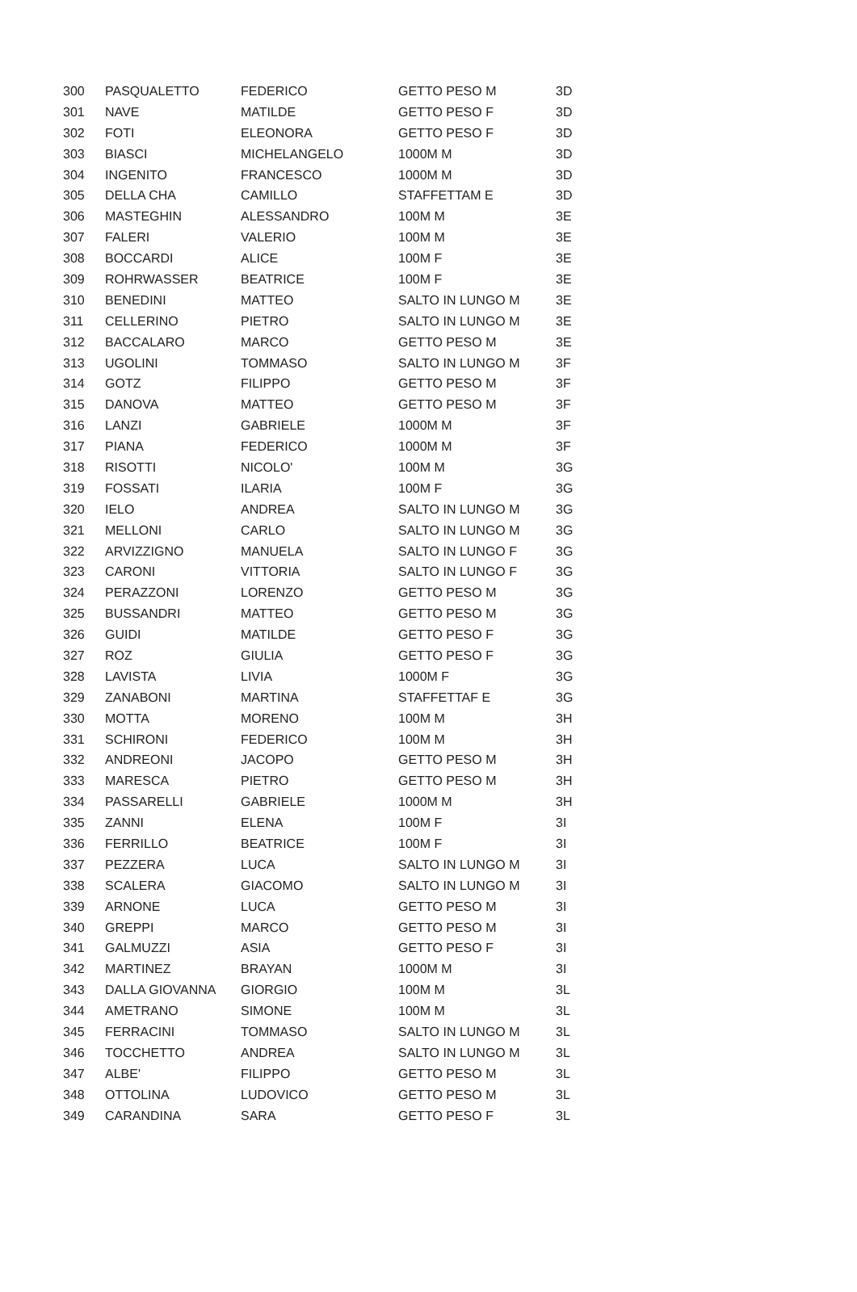| 300 | PASQUALETTO | FEDERICO | GETTO PESO M | 3D |
| 301 | NAVE | MATILDE | GETTO PESO F | 3D |
| 302 | FOTI | ELEONORA | GETTO PESO F | 3D |
| 303 | BIASCI | MICHELANGELO | 1000M M | 3D |
| 304 | INGENITO | FRANCESCO | 1000M M | 3D |
| 305 | DELLA CHA | CAMILLO | STAFFETTAM E | 3D |
| 306 | MASTEGHIN | ALESSANDRO | 100M M | 3E |
| 307 | FALERI | VALERIO | 100M M | 3E |
| 308 | BOCCARDI | ALICE | 100M F | 3E |
| 309 | ROHRWASSER | BEATRICE | 100M F | 3E |
| 310 | BENEDINI | MATTEO | SALTO IN LUNGO M | 3E |
| 311 | CELLERINO | PIETRO | SALTO IN LUNGO M | 3E |
| 312 | BACCALARO | MARCO | GETTO PESO M | 3E |
| 313 | UGOLINI | TOMMASO | SALTO IN LUNGO M | 3F |
| 314 | GOTZ | FILIPPO | GETTO PESO M | 3F |
| 315 | DANOVA | MATTEO | GETTO PESO M | 3F |
| 316 | LANZI | GABRIELE | 1000M M | 3F |
| 317 | PIANA | FEDERICO | 1000M M | 3F |
| 318 | RISOTTI | NICOLO' | 100M M | 3G |
| 319 | FOSSATI | ILARIA | 100M F | 3G |
| 320 | IELO | ANDREA | SALTO IN LUNGO M | 3G |
| 321 | MELLONI | CARLO | SALTO IN LUNGO M | 3G |
| 322 | ARVIZZIGNO | MANUELA | SALTO IN LUNGO F | 3G |
| 323 | CARONI | VITTORIA | SALTO IN LUNGO F | 3G |
| 324 | PERAZZONI | LORENZO | GETTO PESO M | 3G |
| 325 | BUSSANDRI | MATTEO | GETTO PESO M | 3G |
| 326 | GUIDI | MATILDE | GETTO PESO F | 3G |
| 327 | ROZ | GIULIA | GETTO PESO F | 3G |
| 328 | LAVISTA | LIVIA | 1000M F | 3G |
| 329 | ZANABONI | MARTINA | STAFFETTAF E | 3G |
| 330 | MOTTA | MORENO | 100M M | 3H |
| 331 | SCHIRONI | FEDERICO | 100M M | 3H |
| 332 | ANDREONI | JACOPO | GETTO PESO M | 3H |
| 333 | MARESCA | PIETRO | GETTO PESO M | 3H |
| 334 | PASSARELLI | GABRIELE | 1000M M | 3H |
| 335 | ZANNI | ELENA | 100M F | 3I |
| 336 | FERRILLO | BEATRICE | 100M F | 3I |
| 337 | PEZZERA | LUCA | SALTO IN LUNGO M | 3I |
| 338 | SCALERA | GIACOMO | SALTO IN LUNGO M | 3I |
| 339 | ARNONE | LUCA | GETTO PESO M | 3I |
| 340 | GREPPI | MARCO | GETTO PESO M | 3I |
| 341 | GALMUZZI | ASIA | GETTO PESO F | 3I |
| 342 | MARTINEZ | BRAYAN | 1000M M | 3I |
| 343 | DALLA GIOVANNA | GIORGIO | 100M M | 3L |
| 344 | AMETRANO | SIMONE | 100M M | 3L |
| 345 | FERRACINI | TOMMASO | SALTO IN LUNGO M | 3L |
| 346 | TOCCHETTO | ANDREA | SALTO IN LUNGO M | 3L |
| 347 | ALBE' | FILIPPO | GETTO PESO M | 3L |
| 348 | OTTOLINA | LUDOVICO | GETTO PESO M | 3L |
| 349 | CARANDINA | SARA | GETTO PESO F | 3L |